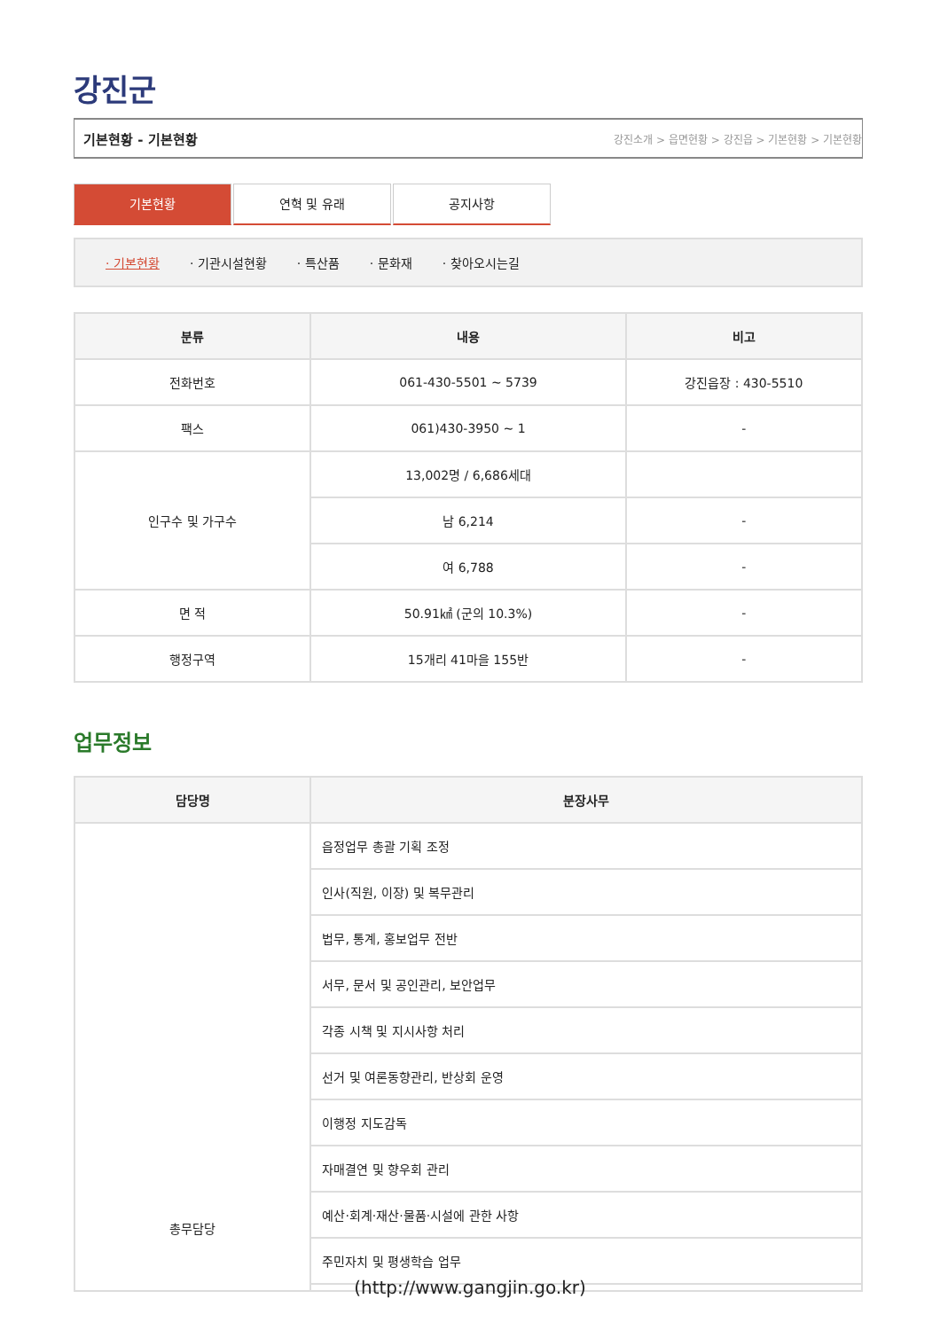강진군
기본현황 - 기본현황 강진소개 > 읍면현황 > 강진읍 > 기본현황 > 기본현황
기본현황 연혁 및 유래 공지사항
· 기본현황 · 기관시설현황 · 특산품 · 문화재 · 찾아오시는길
| 분류 | 내용 | 비고 |
| --- | --- | --- |
| 전화번호 | 061-430-5501 ~ 5739 | 강진읍장 : 430-5510 |
| 팩스 | 061)430-3950 ~ 1 | - |
| 인구수 및 가구수 | 13,002명 / 6,686세대 | |
| | 남 6,214 | - |
| | 여 6,788 | - |
| 면 적 | 50.91㎢ (군의 10.3%) | - |
| 행정구역 | 15개리 41마을 155반 | - |
업무정보
| 담당명 | 분장사무 |
| --- | --- |
| 총무담당 | 읍정업무 총괄 기획 조정 |
| | 인사(직원, 이장) 및 복무관리 |
| | 법무, 통계, 홍보업무 전반 |
| | 서무, 문서 및 공인관리, 보안업무 |
| | 각종 시책 및 지시사항 처리 |
| | 선거 및 여론동향관리, 반상회 운영 |
| | 이행정 지도감독 |
| | 자매결연 및 향우회 관리 |
| | 예산·회계·재산·물품·시설에 관한 사항 |
| | 주민자치 및 평생학습 업무 |
(http://www.gangjin.go.kr)